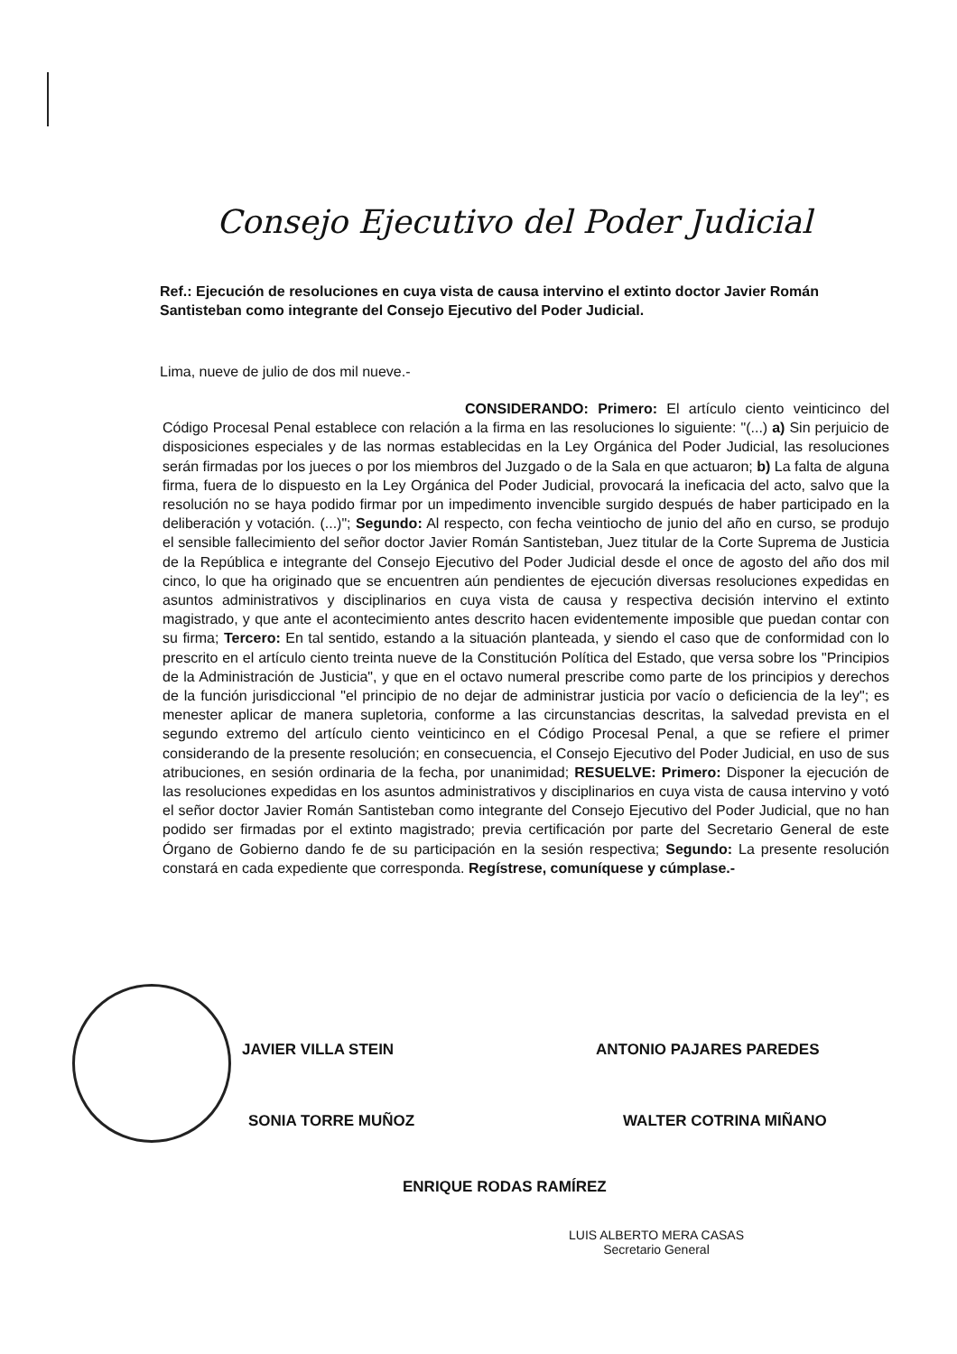Consejo Ejecutivo del Poder Judicial
Ref.: Ejecución de resoluciones en cuya vista de causa intervino el extinto doctor Javier Román Santisteban como integrante del Consejo Ejecutivo del Poder Judicial.
Lima, nueve de julio de dos mil nueve.-
CONSIDERANDO: Primero: El artículo ciento veinticinco del Código Procesal Penal establece con relación a la firma en las resoluciones lo siguiente: "(...) a) Sin perjuicio de disposiciones especiales y de las normas establecidas en la Ley Orgánica del Poder Judicial, las resoluciones serán firmadas por los jueces o por los miembros del Juzgado o de la Sala en que actuaron; b) La falta de alguna firma, fuera de lo dispuesto en la Ley Orgánica del Poder Judicial, provocará la ineficacia del acto, salvo que la resolución no se haya podido firmar por un impedimento invencible surgido después de haber participado en la deliberación y votación. (...)"; Segundo: Al respecto, con fecha veintiocho de junio del año en curso, se produjo el sensible fallecimiento del señor doctor Javier Román Santisteban, Juez titular de la Corte Suprema de Justicia de la República e integrante del Consejo Ejecutivo del Poder Judicial desde el once de agosto del año dos mil cinco, lo que ha originado que se encuentren aún pendientes de ejecución diversas resoluciones expedidas en asuntos administrativos y disciplinarios en cuya vista de causa y respectiva decisión intervino el extinto magistrado, y que ante el acontecimiento antes descrito hacen evidentemente imposible que puedan contar con su firma; Tercero: En tal sentido, estando a la situación planteada, y siendo el caso que de conformidad con lo prescrito en el artículo ciento treinta nueve de la Constitución Política del Estado, que versa sobre los "Principios de la Administración de Justicia", y que en el octavo numeral prescribe como parte de los principios y derechos de la función jurisdiccional "el principio de no dejar de administrar justicia por vacío o deficiencia de la ley"; es menester aplicar de manera supletoria, conforme a las circunstancias descritas, la salvedad prevista en el segundo extremo del artículo ciento veinticinco en el Código Procesal Penal, a que se refiere el primer considerando de la presente resolución; en consecuencia, el Consejo Ejecutivo del Poder Judicial, en uso de sus atribuciones, en sesión ordinaria de la fecha, por unanimidad; RESUELVE: Primero: Disponer la ejecución de las resoluciones expedidas en los asuntos administrativos y disciplinarios en cuya vista de causa intervino y votó el señor doctor Javier Román Santisteban como integrante del Consejo Ejecutivo del Poder Judicial, que no han podido ser firmadas por el extinto magistrado; previa certificación por parte del Secretario General de este Órgano de Gobierno dando fe de su participación en la sesión respectiva; Segundo: La presente resolución constará en cada expediente que corresponda. Regístrese, comuníquese y cúmplase.-
JAVIER VILLA STEIN ANTONIO PAJARES PAREDES
SONIA TORRE MUÑOZ WALTER COTRINA MIÑANO
ENRIQUE RODAS RAMÍREZ
LUIS ALBERTO MERA CASAS
Secretario General